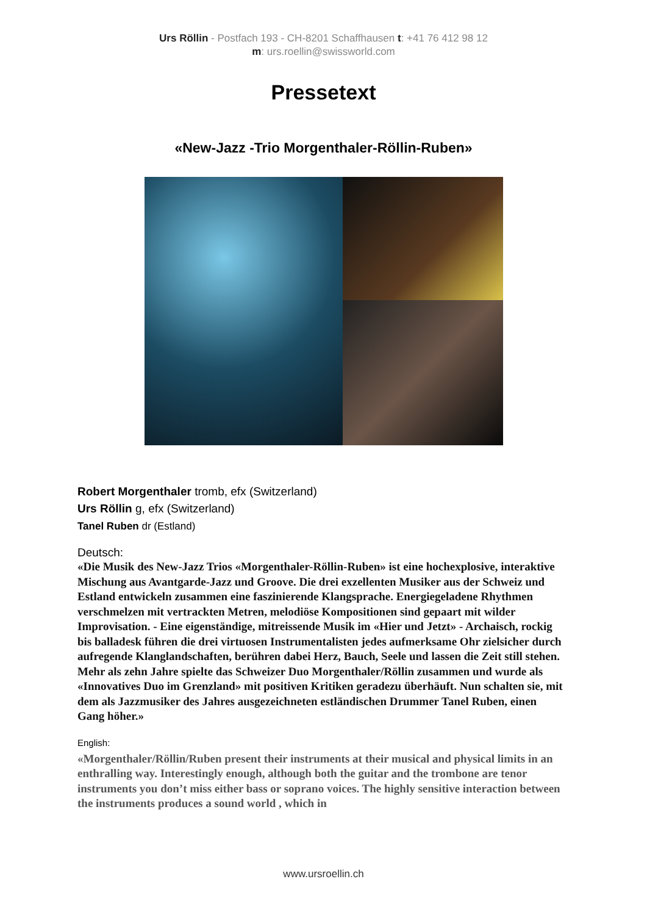Urs Röllin - Postfach 193 - CH-8201 Schaffhausen t: +41 76 412 98 12
m: urs.roellin@swissworld.com
Pressetext
«New-Jazz -Trio Morgenthaler-Röllin-Ruben»
Robert Morgenthaler tromb, efx (Switzerland)
Urs Röllin g, efx (Switzerland)
Tanel Ruben dr (Estland)
Deutsch:
«Die Musik des New-Jazz Trios «Morgenthaler-Röllin-Ruben» ist eine hochexplosive, interaktive Mischung aus Avantgarde-Jazz und Groove. Die drei exzellenten Musiker aus der Schweiz und Estland entwickeln zusammen eine faszinierende Klangsprache. Energiegeladene Rhythmen verschmelzen mit vertrackten Metren, melodiöse Kompositionen sind gepaart mit wilder Improvisation. - Eine eigenständige, mitreissende Musik im «Hier und Jetzt» - Archaisch, rockig bis balladesk führen die drei virtuosen Instrumentalisten jedes aufmerksame Ohr zielsicher durch aufregende Klanglandschaften, berühren dabei Herz, Bauch, Seele und lassen die Zeit still stehen. Mehr als zehn Jahre spielte das Schweizer Duo Morgenthaler/Röllin zusammen und wurde als «Innovatives Duo im Grenzland» mit positiven Kritiken geradezu überhäuft. Nun schalten sie, mit dem als Jazzmusiker des Jahres ausgezeichneten estländischen Drummer Tanel Ruben, einen Gang höher.»
English:
«Morgenthaler/Röllin/Ruben present their instruments at their musical and physical limits in an enthralling way. Interestingly enough, although both the guitar and the trombone are tenor instruments you don’t miss either bass or soprano voices. The highly sensitive interaction between the instruments produces a sound world , which in
www.ursroellin.ch